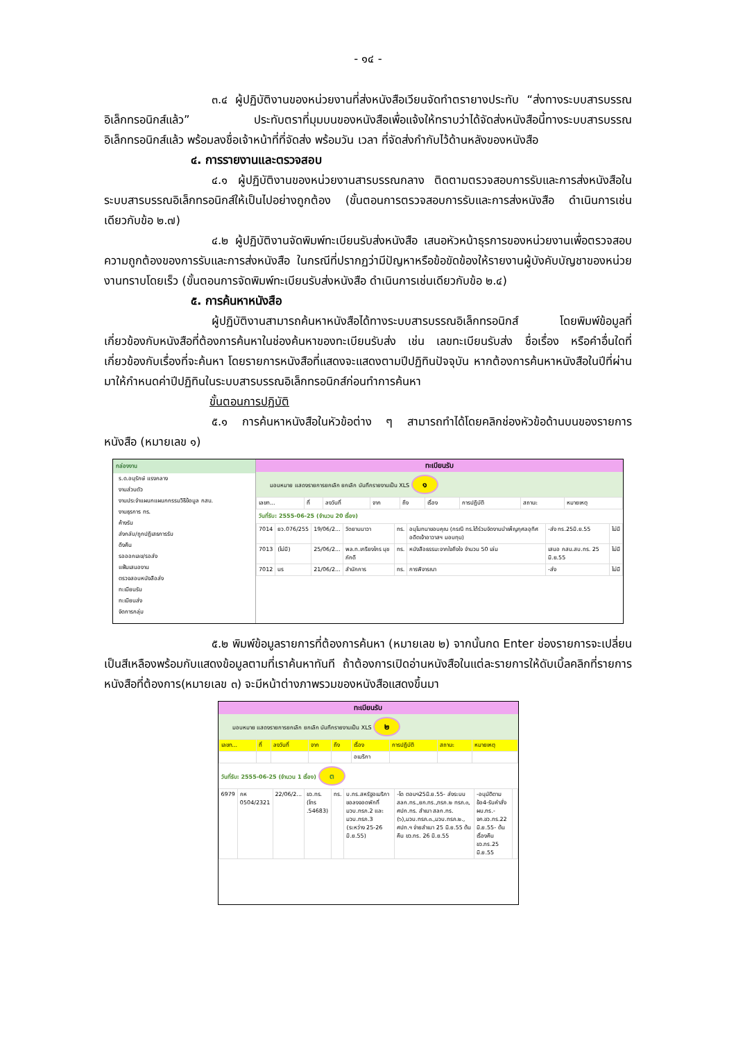- ๑๔ -
๓.๔ ผู้ปฏิบัติงานของหน่วยงานที่ส่งหนังสือเวียนจัดทำตรายางประทับ “ส่งทางระบบสารบรรณอิเล็กทรอนิกส์แล้ว” ประทับตราที่มุมบนของหนังสือเพื่อแจ้งให้ทราบว่าได้จัดส่งหนังสือนี้ทางระบบสารบรรณอิเล็กทรอนิกส์แล้ว พร้อมลงชื่อเจ้าหน้าที่ที่จัดส่ง พร้อมวัน เวลา ที่จัดส่งกำกับไว้ด้านหลังของหนังสือ
๔. การรายงานและตรวจสอบ
๔.๑ ผู้ปฏิบัติงานของหน่วยงานสารบรรณกลาง ติดตามตรวจสอบการรับและการส่งหนังสือในระบบสารบรรณอิเล็กทรอนิกส์ให้เป็นไปอย่างถูกต้อง (ขั้นตอนการตรวจสอบการรับและการส่งหนังสือ ดำเนินการเช่นเดียวกับข้อ ๒.๗)
๔.๒ ผู้ปฏิบัติงานจัดพิมพ์ทะเบียนรับส่งหนังสือ เสนอหัวหน้าธุรการของหน่วยงานเพื่อตรวจสอบความถูกต้องของการรับและการส่งหนังสือ ในกรณีที่ปรากฏว่ามีปัญหาหรือข้อขัดข้องให้รายงานผู้บังคับบัญชาของหน่วยงานทราบโดยเร็ว (ขั้นตอนการจัดพิมพ์ทะเบียนรับส่งหนังสือ ดำเนินการเช่นเดียวกับข้อ ๒.๔)
๕. การค้นหาหนังสือ
ผู้ปฏิบัติงานสามารถค้นหาหนังสือได้ทางระบบสารบรรณอิเล็กทรอนิกส์ โดยพิมพ์ข้อมูลที่เกี่ยวข้องกับหนังสือที่ต้องการค้นหาในช่องค้นหาของทะเบียนรับส่ง เช่น เลขทะเบียนรับส่ง ชื่อเรื่อง หรือคำอื่นใดที่เกี่ยวข้องกับเรื่องที่จะค้นหา โดยรายการหนังสือที่แสดงจะแสดงตามปีปฏิทินปัจจุบัน หากต้องการค้นหาหนังสือในปีที่ผ่านมาให้กำหนดค่าปีปฏิทินในระบบสารบรรณอิเล็กทรอนิกส์ก่อนทำการค้นหา
ขั้นตอนการปฏิบัติ
๕.๑ การค้นหาหนังสือในหัวข้อต่าง ๆ สามารถทำได้โดยคลิกช่องหัวข้อด้านบนของรายการหนังสือ (หมายเลข ๑)
กล่องงาน
ร.ด.อนุรักษ์ แรงกลาง
งานส่วนตัว
งานประจำแผนกแผนกกรรมวิธีข้อมูล กสบ.
งานธุรการ ทร.
ค้างรับ
ส่งกลับ/ถูกปฏิเสธการรับ
ดึงคืน
รอออกเลข/รอส่ง
แฟ้มเสนองาน
ตรวจสอบหนังสือส่ง
ทะเบียนรับ
ทะเบียนส่ง
จัดการกลุ่ม
ทะเบียนรับ
มอบหมาย แสดงรายการยกเลิก ยกเลิก บันทึกรายงานเป็น XLS ๑
| เลขท... | ที่ | ลงวันที่ | จาก | ถึง | เรื่อง | การปฏิบัติ | สถานะ | หมายเหตุ |
| --- | --- | --- | --- | --- | --- | --- | --- | --- |
วันที่รับ: 2555-06-25 (จำนวน 20 เรื่อง)
| 7014 | ยว.076/255 | 19/06/2... | วัดยานนาวา | ทร. | อนุโมทนาขอบคุณ (กรณี ทร.ได้ร่วมจัดงานบำเพ็ญกุศลอุทิศอดีตเจ้าอาวาสฯ มอบทุน) | -ส่ง ทร.25มิ.ย.55 | ไม่มี |
| 7013 | (ไม่มี) | 25/06/2... | พล.ท.เกรียงไกร นุชภักดี | ทร. | หนังสือธรรมะจากใจถึงใจ จำนวน 50 เล่ม | เสนอ กสบ.สบ.ทร. 25 มิ.ย.55 | ไม่มี |
| 7012 | นร | 21/06/2... | สำนักการ | ทร. | การพิจารณา | -ส่ง | ไม่มี |
๕.๒ พิมพ์ข้อมูลรายการที่ต้องการค้นหา (หมายเลข ๒) จากนั้นกด Enter ช่องรายการจะเปลี่ยนเป็นสีเหลืองพร้อมกับแสดงข้อมูลตามที่เราค้นหาทันที ถ้าต้องการเปิดอ่านหนังสือในแต่ละรายการให้ดับเบิ้ลคลิกที่รายการหนังสือที่ต้องการ(หมายเลข ๓) จะมีหน้าต่างภาพรวมของหนังสือแสดงขึ้นมา
ทะเบียนรับ
มอบหมาย แสดงรายการยกเลิก ยกเลิก บันทึกรายงานเป็น XLS ๒
| เลขท... | ที่ | ลงวันที่ | จาก | ถึง | เรื่อง | การปฏิบัติ | สถานะ | หมายเหตุ |
| --- | --- | --- | --- | --- | --- | --- | --- | --- |
| | | | | | อเมริกา | | | |
วันที่รับ: 2555-06-25 (จำนวน 1 เรื่อง) ๓
| 6979 | กห 0504/2321 | 22/06/2... | ขว.ทร.(โทร .54683) | ทร. | บ.ทร.สหรัฐอเมริกา ขอลงจอดพักที่ มวบ.ทรภ.2 และ มวบ.ทรภ.3 (ระหว่าง 25-26 มิ.ย.55) | -โด ตอบฯ25มิ.ย.55- ส่งระบบ สลก.ทร.,ยก.ทร.,ทรภ.๒ ทรภ.๓, ศปก.ทร. สำเนา สลก.ทร.(๖),มวบ.ทรภ.๓.,มวบ.ทรภ.๒., ศปท.ฯ จ่ายสำเนา 25 มิ.ย.55 ต้นคืน ขว.ทร. 26 มิ.ย.55 | -อนุมัติตามข้อ4-รับคำสั่ง ผบ.ทร.-จก.ขว.ทร.22 มิ.ย.55- ต้นเรื่องคืน ขว.ทร.25 มิ.ย.55 | |